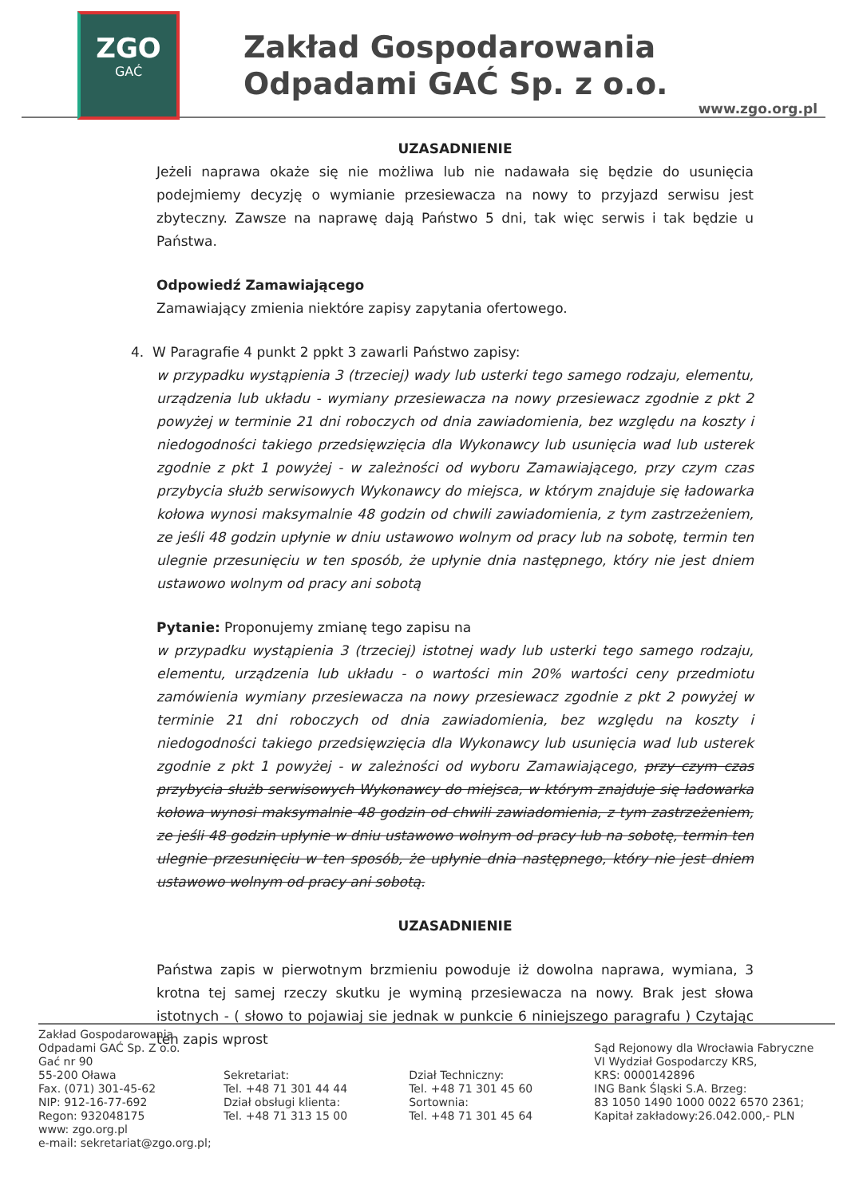ZGO
GAĆ
Zakład Gospodarowania
Odpadami GAĆ Sp. z o.o.
www.zgo.org.pl
UZASADNIENIE
Jeżeli naprawa okaże się nie możliwa lub nie nadawała się będzie do usunięcia podejmiemy decyzję o wymianie przesiewacza na nowy to przyjazd serwisu jest zbyteczny. Zawsze na naprawę dają Państwo 5 dni, tak więc serwis i tak będzie u Państwa.
Odpowiedź Zamawiającego
Zamawiający zmienia niektóre zapisy zapytania ofertowego.
4. W Paragrafie 4 punkt 2 ppkt 3 zawarli Państwo zapisy:
w przypadku wystąpienia 3 (trzeciej) wady lub usterki tego samego rodzaju, elementu, urządzenia lub układu - wymiany przesiewacza na nowy przesiewacz zgodnie z pkt 2 powyżej w terminie 21 dni roboczych od dnia zawiadomienia, bez względu na koszty i niedogodności takiego przedsięwzięcia dla Wykonawcy lub usunięcia wad lub usterek zgodnie z pkt 1 powyżej - w zależności od wyboru Zamawiającego, przy czym czas przybycia służb serwisowych Wykonawcy do miejsca, w którym znajduje się ładowarka kołowa wynosi maksymalnie 48 godzin od chwili zawiadomienia, z tym zastrzeżeniem, ze jeśli 48 godzin upłynie w dniu ustawowo wolnym od pracy lub na sobotę, termin ten ulegnie przesunięciu w ten sposób, że upłynie dnia następnego, który nie jest dniem ustawowo wolnym od pracy ani sobotą
Pytanie: Proponujemy zmianę tego zapisu na
w przypadku wystąpienia 3 (trzeciej) istotnej wady lub usterki tego samego rodzaju, elementu, urządzenia lub układu - o wartości min 20% wartości ceny przedmiotu zamówienia wymiany przesiewacza na nowy przesiewacz zgodnie z pkt 2 powyżej w terminie 21 dni roboczych od dnia zawiadomienia, bez względu na koszty i niedogodności takiego przedsięwzięcia dla Wykonawcy lub usunięcia wad lub usterek zgodnie z pkt 1 powyżej - w zależności od wyboru Zamawiającego, przy czym czas przybycia służb serwisowych Wykonawcy do miejsca, w którym znajduje się ładowarka kołowa wynosi maksymalnie 48 godzin od chwili zawiadomienia, z tym zastrzeżeniem, ze jeśli 48 godzin upłynie w dniu ustawowo wolnym od pracy lub na sobotę, termin ten ulegnie przesunięciu w ten sposób, że upłynie dnia następnego, który nie jest dniem ustawowo wolnym od pracy ani sobotą.
UZASADNIENIE
Państwa zapis w pierwotnym brzmieniu powoduje iż dowolna naprawa, wymiana, 3 krotna tej samej rzeczy skutku je wyminą przesiewacza na nowy. Brak jest słowa istotnych - ( słowo to pojawiaj sie jednak w punkcie 6 niniejszego paragrafu ) Czytając ten zapis wprost
Zakład Gospodarowania
Odpadami GAĆ Sp. Z o.o.
Gać nr 90
55-200 Oława
Fax. (071) 301-45-62
NIP: 912-16-77-692
Regon: 932048175
www: zgo.org.pl
e-mail: sekretariat@zgo.org.pl;
Sekretariat:
Tel. +48 71 301 44 44
Dział obsługi klienta:
Tel. +48 71 313 15 00
Dział Techniczny:
Tel. +48 71 301 45 60
Sortownia:
Tel. +48 71 301 45 64
Sąd Rejonowy dla Wrocławia Fabryczne
VI Wydział Gospodarczy KRS,
KRS: 0000142896
ING Bank Śląski S.A. Brzeg:
83 1050 1490 1000 0022 6570 2361;
Kapitał zakładowy:26.042.000,- PLN